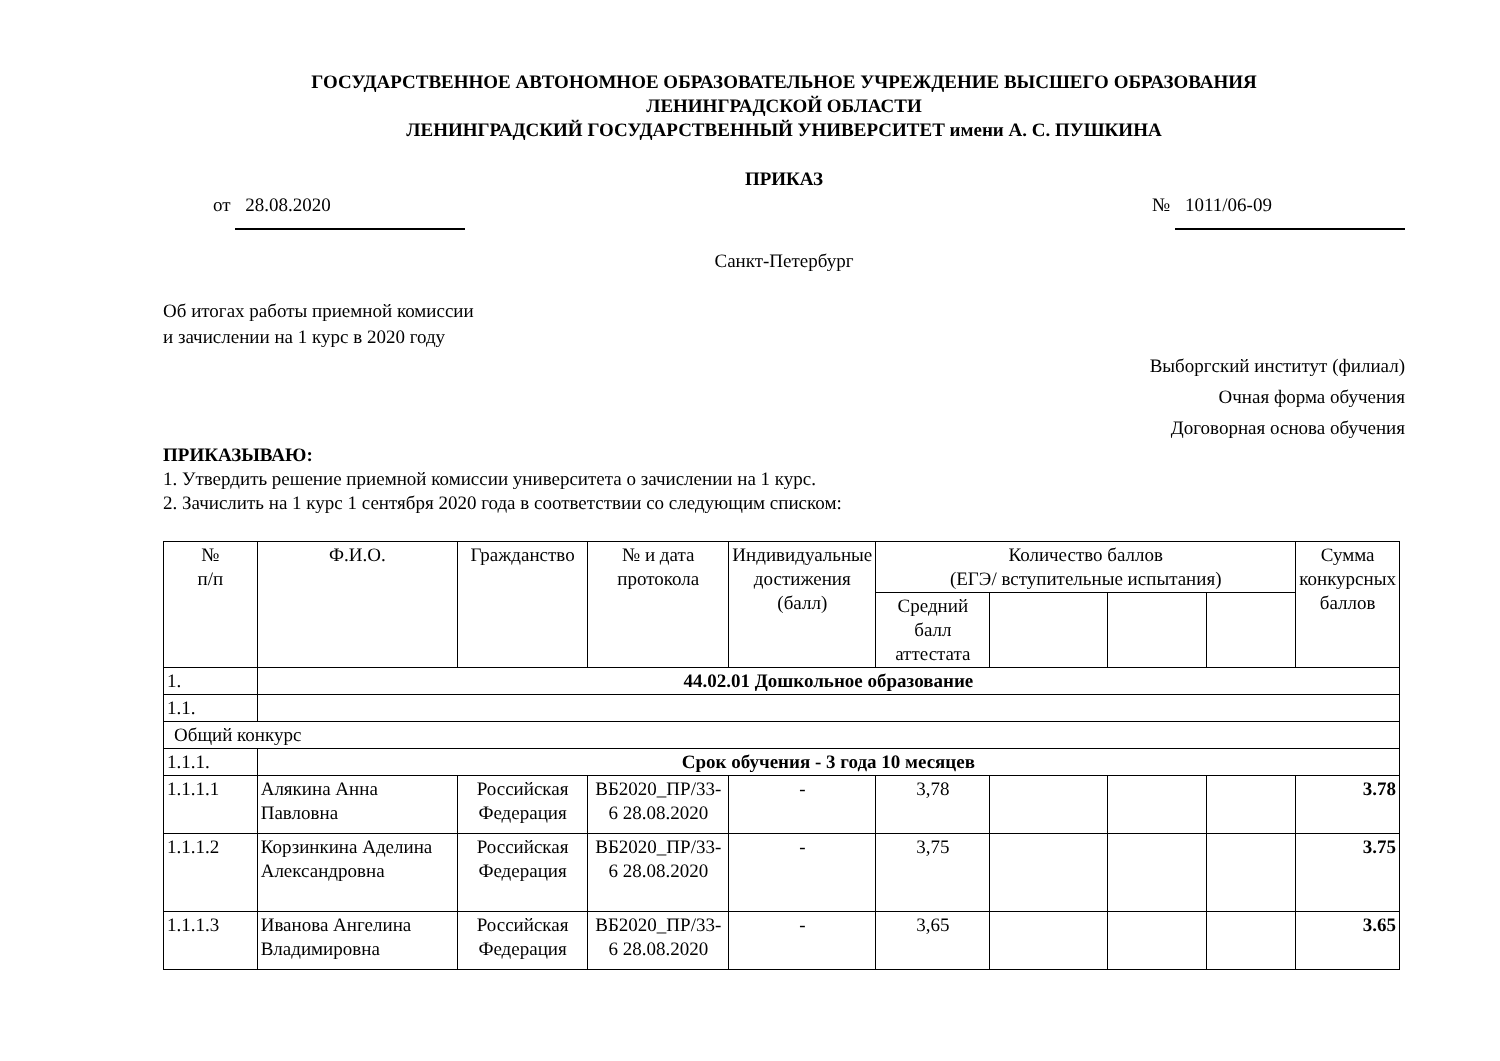ГОСУДАРСТВЕННОЕ АВТОНОМНОЕ ОБРАЗОВАТЕЛЬНОЕ УЧРЕЖДЕНИЕ ВЫСШЕГО ОБРАЗОВАНИЯ
ЛЕНИНГРАДСКОЙ ОБЛАСТИ
ЛЕНИНГРАДСКИЙ ГОСУДАРСТВЕННЫЙ УНИВЕРСИТЕТ имени А. С. ПУШКИНА
ПРИКАЗ
от 28.08.2020 № 1011/06-09
Санкт-Петербург
Об итогах работы приемной комиссии
и зачислении на 1 курс в 2020 году
Выборгский институт (филиал)
Очная форма обучения
Договорная основа обучения
ПРИКАЗЫВАЮ:
1. Утвердить решение приемной комиссии университета о зачислении на 1 курс.
2. Зачислить на 1 курс 1 сентября 2020 года в соответствии со следующим списком:
| № п/п | Ф.И.О. | Гражданство | № и дата протокола | Индивидуальные достижения (балл) | Количество баллов (ЕГЭ/ вступительные испытания) | | | | Сумма конкурсных баллов |
| --- | --- | --- | --- | --- | --- | --- | --- | --- | --- |
| | | | | | Средний балл аттестата | | | | |
| 1. | 44.02.01 Дошкольное образование | | | | | | | | |
| 1.1. | | | | | | | | | |
| Общий конкурс | | | | | | | | | |
| 1.1.1. | Срок обучения - 3 года 10 месяцев | | | | | | | | |
| 1.1.1.1 | Алякина Анна Павловна | Российская Федерация | ВБ2020_ПР/33-6 28.08.2020 | - | 3,78 | | | | 3.78 |
| 1.1.1.2 | Корзинкина Аделина Александровна | Российская Федерация | ВБ2020_ПР/33-6 28.08.2020 | - | 3,75 | | | | 3.75 |
| 1.1.1.3 | Иванова Ангелина Владимировна | Российская Федерация | ВБ2020_ПР/33-6 28.08.2020 | - | 3,65 | | | | 3.65 |